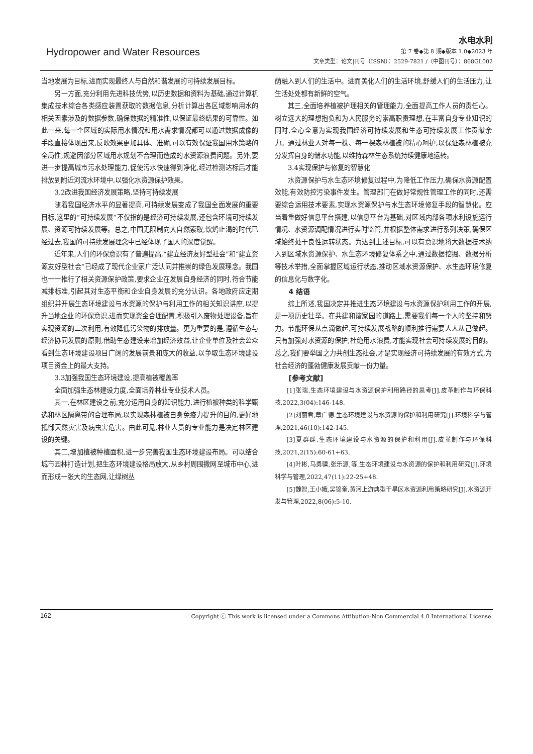Hydropower and Water Resources
水电水利
第 7 卷◆第 8 期◆版本 1.0◆2023 年
文章类型：论文|刊号（ISSN）：2529-7821 /（中图刊号）：868GL002
当地发展为目标,进而实现最终人与自然和谐发展的可持续发展目标。
另一方面,充分利用先进科技优势,以历史数据和资料为基础,通过计算机集成技术综合各类感应装置获取的数据信息,分析计算出各区域影响用水的相关因素涉及的数据参数,确保数据的精准性,以保证最终结果的可靠性。如此一来,每一个区域的实际用水情况和用水需求情况都可以通过数据成像的手段直接体现出来,反映效果更加具体、准确,可以有效保证我国用水策略的全局性,规避因部分区域用水规划不合理而造成的水资源浪费问题。另外,要进一步提高城市污水处理能力,促使污水快速得到净化,经过检测达标后才能排放到附近河流水环境中,以强化水资源保护效果。
3.2改进我国经济发展策略,坚持可持续发展
随着我国经济水平的显著提高,可持续发展变成了我国全面发展的重要目标,这里的“可持续发展”不仅指的是经济可持续发展,还包含环境可持续发展、资源可持续发展等。总之,中国无限制向大自然索取,饮鸩止渴的时代已经过去,我国的可持续发展理念中已经体现了国人的深度觉醒。
近年来,人们的环保意识有了普遍提高,“建立经济友好型社会”和“建立资源友好型社会”已经成了现代企业家广泛认同并推崇的绿色发展理念。我国也一一推行了相关资源保护政策,要求企业在发展自身经济的同时,符合节能减排标准,引起其对生态平衡和企业自身发展的充分认识。各地政府应定期组织并开展生态环境建设与水资源的保护与利用工作的相关知识讲座,以提升当地企业的环保意识,进而实现资金合理配置,积极引入废物处理设备,旨在实现资源的二次利用,有效降低污染物的排放量。更为重要的是,遵循生态与经济协同发展的原则,借助生态建设来增加经济效益,让企业单位及社会公众看到生态环境建设项目广阔的发展前景和庞大的收益,以争取生态环境建设项目资金上的最大支持。
3.3加强我国生态环境建设,提高植被覆盖率
全面加强生态林建设力度,全面培养林业专业技术人员。
其一,在林区建设之前,充分运用自身的知识能力,进行植被种类的科学甄选和林区隔离带的合理布局,以实现森林植被自身免疫力提升的目的,更好地抵御天然灾害及病虫害危害。由此可见,林业人员的专业能力是决定林区建设的关键。
其二,增加植被种植面积,进一步完善我国生态环境建设布局。可以结合城市园林打造计划,把生态环境建设格局放大,从乡村周围撒网至城市中心,进而形成一张大的生态网,让绿树丛
荫融入到人们的生活中。进而美化人们的生活环境,舒缓人们的生活压力,让生活处处都有新鲜的空气。
其三,全面培养植被护理相关的管理能力,全面提高工作人员的责任心。树立远大的理想抱负和为人民服务的崇高职责理想,在丰富自身专业知识的同时,全心全意为实现我国经济可持续发展和生态可持续发展工作贡献余力。通过林业人对每一株、每一棵森林植被的精心呵护,以保证森林植被充分发挥自身的储水功能,以维持森林生态系统持续健康地运转。
3.4实现保护与修复的智慧化
水资源保护与水生态环境修复过程中,为降低工作压力,确保水资源配置效能,有效防控污染事件发生。管理部门在做好常规性管理工作的同时,还需要综合运用技术要素,实现水资源保护与水生态环境修复手段的智慧化。应当着重做好信息平台搭建,以信息平台为基础,对区域内部各项水利设施运行情况、水资源调配情况进行实时监管,并根据整体需求进行系列决策,确保区域始终处于良性运转状态。为达到上述目标,可以有意识地将大数据技术纳入到区域水资源保护、水生态环境修复体系之中,通过数据挖掘、数据分析等技术举措,全面掌握区域运行状态,推动区域水资源保护、水生态环境修复的信息化与数字化。
4 结语
综上所述,我国决定并推进生态环境建设与水资源保护利用工作的开展,是一项历史壮举。在共建和谐家园的道路上,需要我们每一个人的坚持和努力。节能环保从点滴做起,可持续发展战略的顺利推行需要人人从己做起。只有加强对水资源的保护,杜绝用水浪费,才能实现社会可持续发展的目的。总之,我们要举国之力共创生态社会,才是实现经济可持续发展的有效方式,为社会经济的蓬勃健康发展贡献一份力量。
[参考文献]
[1]张瑞.生态环境建设与水资源保护利用路径的思考[J].皮革制作与环保科技,2022,3(04):146-148.
[2]刘丽君,章广德.生态环境建设与水资源的保护和利用研究[J].环境科学与管理,2021,46(10):142-145.
[3]夏群群.生态环境建设与水资源的保护和利用[J].皮革制作与环保科技,2021,2(15):60-61+63.
[4]叶彬,马勇骥,张乐源,等.生态环境建设与水资源的保护和利用研究[J].环境科学与管理,2022,47(11):22-25+48.
[5]魏智,王小娥,吴锦奎.黄河上游典型干旱区水资源利用策略研究[J].水资源开发与管理,2022,8(06):5-10.
162 Copyright ⓒ This work is licensed under a Commons Attibution-Non Commercial 4.0 International License.